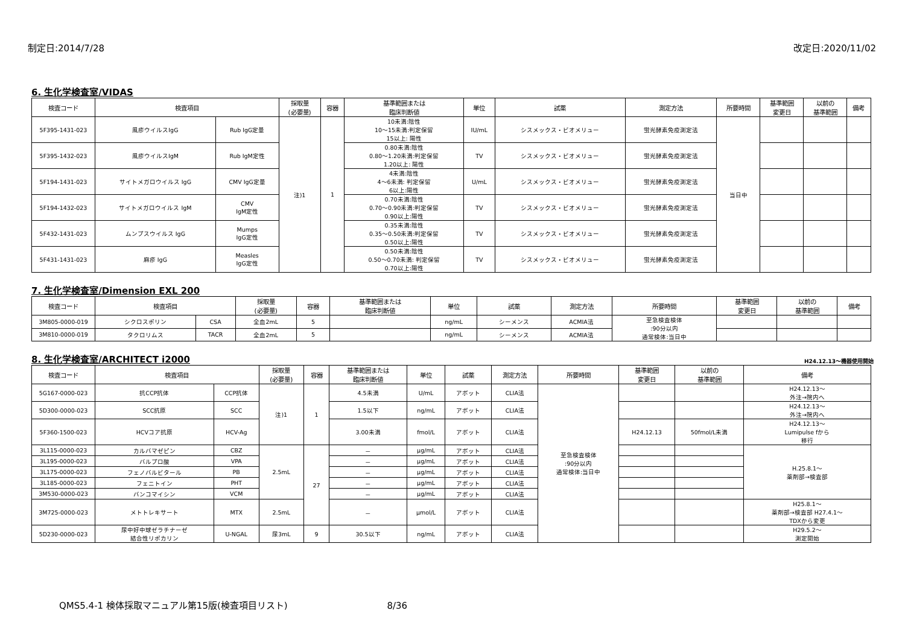制定日:2014/7/28 改定日:2020/11/02
6. 生化学検査室/VIDAS
| 検査コード | 検査項目 | | 採取量 (必要量) | 容器 | 基準範囲または 臨床判断値 | 単位 | 試薬 | 測定方法 | 所要時間 | 基準範囲 変更日 | 以前の 基準範囲 | 備考 |
| --- | --- | --- | --- | --- | --- | --- | --- | --- | --- | --- | --- | --- |
| 5F395-1431-023 | 風疹ウイルスIgG | Rub IgG定量 | 注)1 | 1 | 10未満:陰性 10～15未満:判定保留 15以上: 陽性 | IU/mL | シスメックス・ビオメリュー | 蛍光酵素免疫測定法 | 当日中 | | | |
| 5F395-1432-023 | 風疹ウイルスIgM | Rub IgM定性 | | | 0.80未満:陰性 0.80～1.20未満:判定保留 1.20以上: 陽性 | TV | シスメックス・ビオメリュー | 蛍光酵素免疫測定法 | | | | |
| 5F194-1431-023 | サイトメガロウイルス IgG | CMV IgG定量 | | | 4未満:陰性 4～6未満: 判定保留 6以上:陽性 | U/mL | シスメックス・ビオメリュー | 蛍光酵素免疫測定法 | | | | |
| 5F194-1432-023 | サイトメガロウイルス IgM | CMV IgM定性 | | | 0.70未満:陰性 0.70～0.90未満:判定保留 0.90以上:陽性 | TV | シスメックス・ビオメリュー | 蛍光酵素免疫測定法 | | | | |
| 5F432-1431-023 | ムンプスウイルス IgG | Mumps IgG定性 | | | 0.35未満:陰性 0.35～0.50未満:判定保留 0.50以上:陽性 | TV | シスメックス・ビオメリュー | 蛍光酵素免疫測定法 | | | | |
| 5F431-1431-023 | 麻疹 IgG | Measles IgG定性 | | | 0.50未満:陰性 0.50～0.70未満: 判定保留 0.70以上:陽性 | TV | シスメックス・ビオメリュー | 蛍光酵素免疫測定法 | | | | |
7. 生化学検査室/Dimension EXL 200
| 検査コード | 検査項目 | | 採取量 (必要量) | 容器 | 基準範囲または 臨床判断値 | 単位 | 試薬 | 測定方法 | 所要時間 | 基準範囲 変更日 | 以前の 基準範囲 | 備考 |
| --- | --- | --- | --- | --- | --- | --- | --- | --- | --- | --- | --- | --- |
| 3M805-0000-019 | シクロスポリン | CSA | 全血2mL | 5 | | ng/mL | シーメンス | ACMIA法 | 至急検査検体 :90分以内 通常検体:当日中 | | | |
| 3M810-0000-019 | タクロリムス | TACR | 全血2mL | 5 | | ng/mL | シーメンス | ACMIA法 | | | | |
8. 生化学検査室/ARCHITECT i2000
H24.12.13～機器使用開始
| 検査コード | 検査項目 | | 採取量 (必要量) | 容器 | 基準範囲または 臨床判断値 | 単位 | 試薬 | 測定方法 | 所要時間 | 基準範囲 変更日 | 以前の 基準範囲 | 備考 |
| --- | --- | --- | --- | --- | --- | --- | --- | --- | --- | --- | --- | --- |
| 5G167-0000-023 | 抗CCP抗体 | CCP抗体 | 注)1 | 1 | 4.5未満 | U/mL | アボット | CLIA法 | 至急検査検体 :90分以内 通常検体:当日中 | | | H24.12.13～ 外注→院内へ |
| 5D300-0000-023 | SCC抗原 | SCC | | | 1.5以下 | ng/mL | アボット | CLIA法 | | | | H24.12.13～ 外注→院内へ |
| 5F360-1500-023 | HCVコア抗原 | HCV-Ag | | | 3.00未満 | fmol/L | アボット | CLIA法 | | H24.12.13 | 50fmol/L未満 | H24.12.13～ Lumipulse fから 移行 |
| 3L115-0000-023 | カルバマゼピン | CBZ | 2.5mL | 27 | － | μg/mL | アボット | CLIA法 | | | | H.25.8.1～ 薬剤部→検査部 |
| 3L195-0000-023 | バルプロ酸 | VPA | | | － | μg/mL | アボット | CLIA法 | | | | |
| 3L175-0000-023 | フェノバルビタール | PB | | | － | μg/mL | アボット | CLIA法 | | | | |
| 3L185-0000-023 | フェニトイン | PHT | | | － | μg/mL | アボット | CLIA法 | | | | |
| 3M530-0000-023 | バンコマイシン | VCM | | | － | μg/mL | アボット | CLIA法 | | | | |
| 3M725-0000-023 | メトトレキサート | MTX | 2.5mL | | － | μmol/L | アボット | CLIA法 | | | | H25.8.1～ 薬剤部→検査部 H27.4.1～ TDXから変更 |
| 5D230-0000-023 | 尿中好中球ゼラチナーゼ 結合性リポカリン | U-NGAL | 尿3mL | 9 | 30.5以下 | ng/mL | アボット | CLIA法 | | | | H29.5.2～ 測定開始 |
QMS5.4-1 検体採取マニュアル第15版(検査項目リスト) 8/36